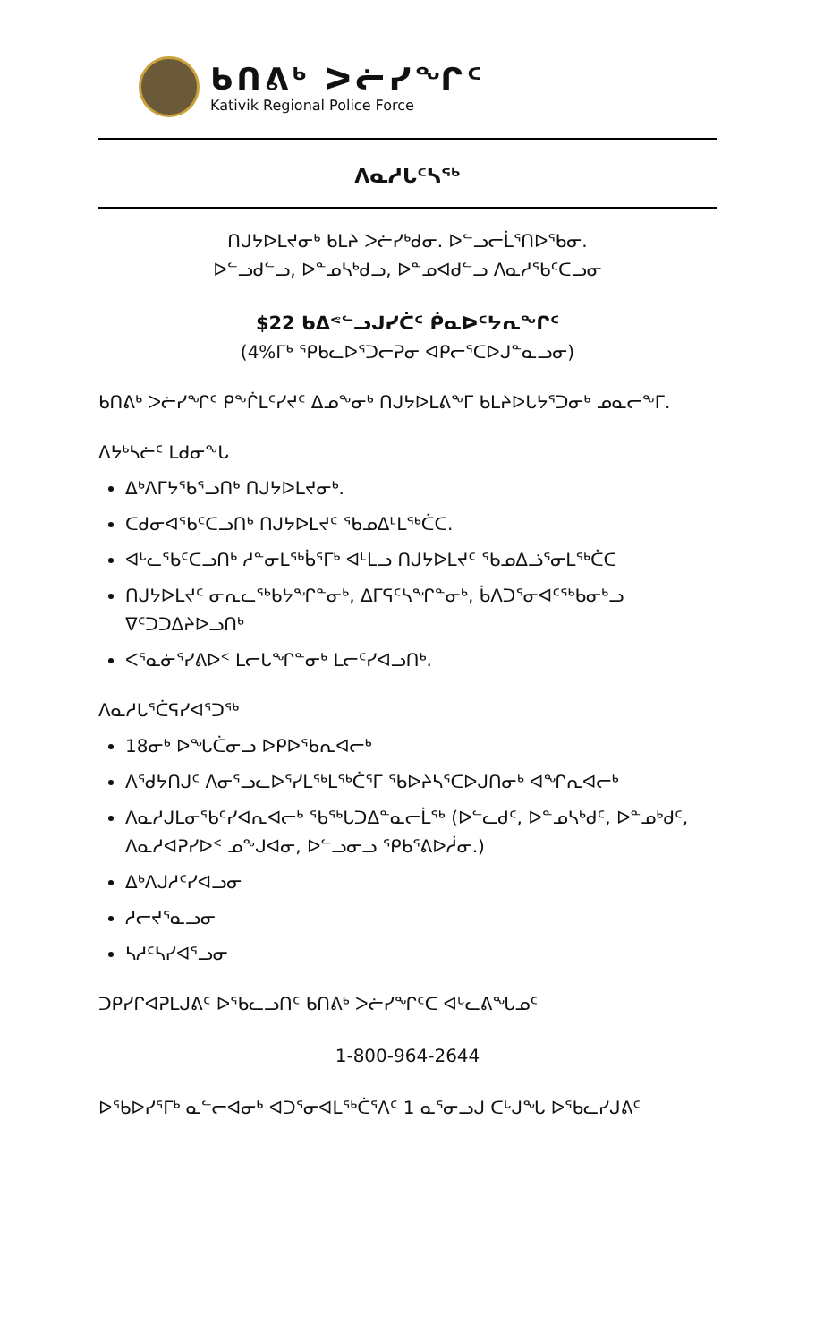ᑲᑎᕕᒃ ᐳᓖᓯᖏᑦ
Kativik Regional Police Force
ᐱᓇᓱᒐᑦᓴᖅ
ᑎᒍᔭᐅᒪᔪᓂᒃ ᑲᒪᔨ ᐳᓖᓯᒃᑯᓂ. ᐅᓪᓗᓕᒫᕐᑎᐅᖃᓂ.
ᐅᓪᓗᑯᓪᓗ, ᐅᓐᓄᓴᒃᑯᓗ, ᐅᓐᓄᐊᑯᓪᓗ ᐱᓇᓱᖃᑦᑕᓗᓂ
$22 ᑲᐃᕝᓪᓗᒍᓯᑖᑦ ᑮᓇᐅᑦᔭᕆᖏᑦ
(4%ᒥᒃ ᕿᑲᓚᐅᕐᑐᓕᕈᓂ ᐊᑭᓕᕐᑕᐅᒍᓐᓇᓗᓂ)
ᑲᑎᕕᒃ ᐳᓖᓯᖏᑦ ᑭᖕᒌᒪᑦᓯᔪᑦ ᐃᓄᖕᓂᒃ ᑎᒍᔭᐅᒪᕕᖕᒥ ᑲᒪᔨᐅᒐᔭᕐᑐᓂᒃ ᓄᓇᓕᖕᒥ.
ᐱᔭᒃᓴᓖᑦ ᒪᑯᓂᖕᒐ
ᐃᒃᐱᒥᔭᕐᑲᕐᓗᑎᒃ ᑎᒍᔭᐅᒪᔪᓂᒃ.
ᑕᑯᓂᐊᕐᑲᑦᑕᓗᑎᒃ ᑎᒍᔭᐅᒪᔪᑦ ᕐᑲᓄᐃᒻᒪᖅᑖᑕ.
ᐊᒡᓚᕐᑲᑦᑕᓗᑎᒃ ᓱᓐᓂᒪᖅᑳᕐᒥᒃ ᐊᒻᒪᓗ ᑎᒍᔭᐅᒪᔪᑦ ᕐᑲᓄᐃᓘᕐᓂᒪᖅᑖᑕ
ᑎᒍᔭᐅᒪᔪᑦ ᓂᕆᓚᖅᑲᔭᖏᓐᓂᒃ, ᐃᒥᕋᑦᓴᖏᓐᓂᒃ, ᑳᐱᑐᕐᓂᐊᑦᖅᑲᓂᒃᓗ ᐁᑦᑐᑐᐃᔨᐅᓗᑎᒃ
ᐸᕐᓇᓃᕐᓯᕕᐅᑉ ᒪᓕᒐᖏᓐᓂᒃ ᒪᓕᑦᓯᐊᓗᑎᒃ.
ᐱᓇᓱᒐᕐᑖᕋᓯᐊᕐᑐᖅ
18ᓂᒃ ᐅᖓᑖᓂᓗ ᐅᑭᐅᕐᑲᕆᐊᓕᒃ
ᐱᕐᑯᔭᑎᒍᑦ ᐱᓂᕐᓗᓚᐅᕐᓯᒪᖅᒪᖅᑖᕐᒥ ᕐᑲᐅᔨᓴᕐᑕᐅᒍᑎᓂᒃ ᐊᖏᕆᐊᓕᒃ
ᐱᓇᓱᒍᒪᓂᕐᑲᑦᓯᐊᕆᐊᓕᒃ ᕐᑲᖅᒐᑐᐃᓐᓇᓕᒫᖅ (ᐅᓪᓚᑯᑦ, ᐅᓐᓄᓴᒃᑯᑦ, ᐅᓐᓄᒃᑯᑦ, ᐱᓇᓱᐊᕈᓯᐅᑉ ᓄᖕᒍᐊᓂ, ᐅᓪᓗᓂᓗ ᕿᑲᕐᕕᐅᓲᓂ.)
ᐃᒃᐱᒍᓱᑦᓯᐊᓗᓂ
ᓱᓕᔪᕐᓇᓗᓂ
ᓴᓱᑦᓴᓯᐊᕐᓗᓂ
ᑐᑭᓯᒋᐊᕈᒪᒍᕕᑦ ᐅᕐᑲᓚᓗᑎᑦ ᑲᑎᕕᒃ ᐳᓖᓯᖏᑦᑕ ᐊᒡᓚᕕᖓᓄᑦ
1-800-964-2644
ᐅᕐᑲᐅᓯᕐᒥᒃ ᓇᓪᓕᐊᓂᒃ ᐊᑐᕐᓂᐊᒪᖅᑖᕐᐱᑦ 1 ᓇᕐᓂᓗᒍ ᑕᒡᒍᖓ ᐅᕐᑲᓚᓯᒍᕕᑦ